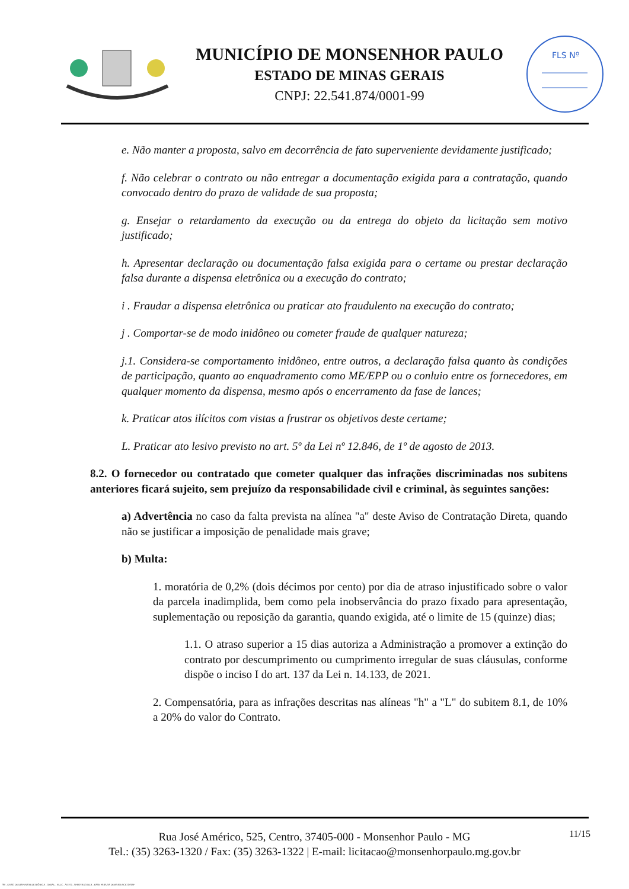MUNICÍPIO DE MONSENHOR PAULO
ESTADO DE MINAS GERAIS
CNPJ: 22.541.874/0001-99
FLS Nº
e. Não manter a proposta, salvo em decorrência de fato superveniente devidamente justificado;
f. Não celebrar o contrato ou não entregar a documentação exigida para a contratação, quando convocado dentro do prazo de validade de sua proposta;
g. Ensejar o retardamento da execução ou da entrega do objeto da licitação sem motivo justificado;
h. Apresentar declaração ou documentação falsa exigida para o certame ou prestar declaração falsa durante a dispensa eletrônica ou a execução do contrato;
i . Fraudar a dispensa eletrônica ou praticar ato fraudulento na execução do contrato;
j . Comportar-se de modo inidôneo ou cometer fraude de qualquer natureza;
j.1. Considera-se comportamento inidôneo, entre outros, a declaração falsa quanto às condições de participação, quanto ao enquadramento como ME/EPP ou o conluio entre os fornecedores, em qualquer momento da dispensa, mesmo após o encerramento da fase de lances;
k. Praticar atos ilícitos com vistas a frustrar os objetivos deste certame;
L. Praticar ato lesivo previsto no art. 5º da Lei nº 12.846, de 1º de agosto de 2013.
8.2. O fornecedor ou contratado que cometer qualquer das infrações discriminadas nos subitens anteriores ficará sujeito, sem prejuízo da responsabilidade civil e criminal, às seguintes sanções:
a) Advertência no caso da falta prevista na alínea "a" deste Aviso de Contratação Direta, quando não se justificar a imposição de penalidade mais grave;
b) Multa:
1. moratória de 0,2% (dois décimos por cento) por dia de atraso injustificado sobre o valor da parcela inadimplida, bem como pela inobservância do prazo fixado para apresentação, suplementação ou reposição da garantia, quando exigida, até o limite de 15 (quinze) dias;
1.1. O atraso superior a 15 dias autoriza a Administração a promover a extinção do contrato por descumprimento ou cumprimento irregular de suas cláusulas, conforme dispõe o inciso I do art. 137 da Lei n. 14.133, de 2021.
2. Compensatória, para as infrações descritas nas alíneas "h" a "L" do subitem 8.1, de 10% a 20% do valor do Contrato.
11/15
Rua José Américo, 525, Centro, 37405-000 - Monsenhor Paulo - MG
Tel.: (35) 3263-1320 / Fax: (35) 3263-1322 | E-mail: licitacao@monsenhorpaulo.mg.gov.br
780 - AVISO DE DISPENSA ELETRÔNICA - GERAL - NLLC - ATIVO - APROVADO DLA - BASE PARA AS DEMAIS EXCETO SRP